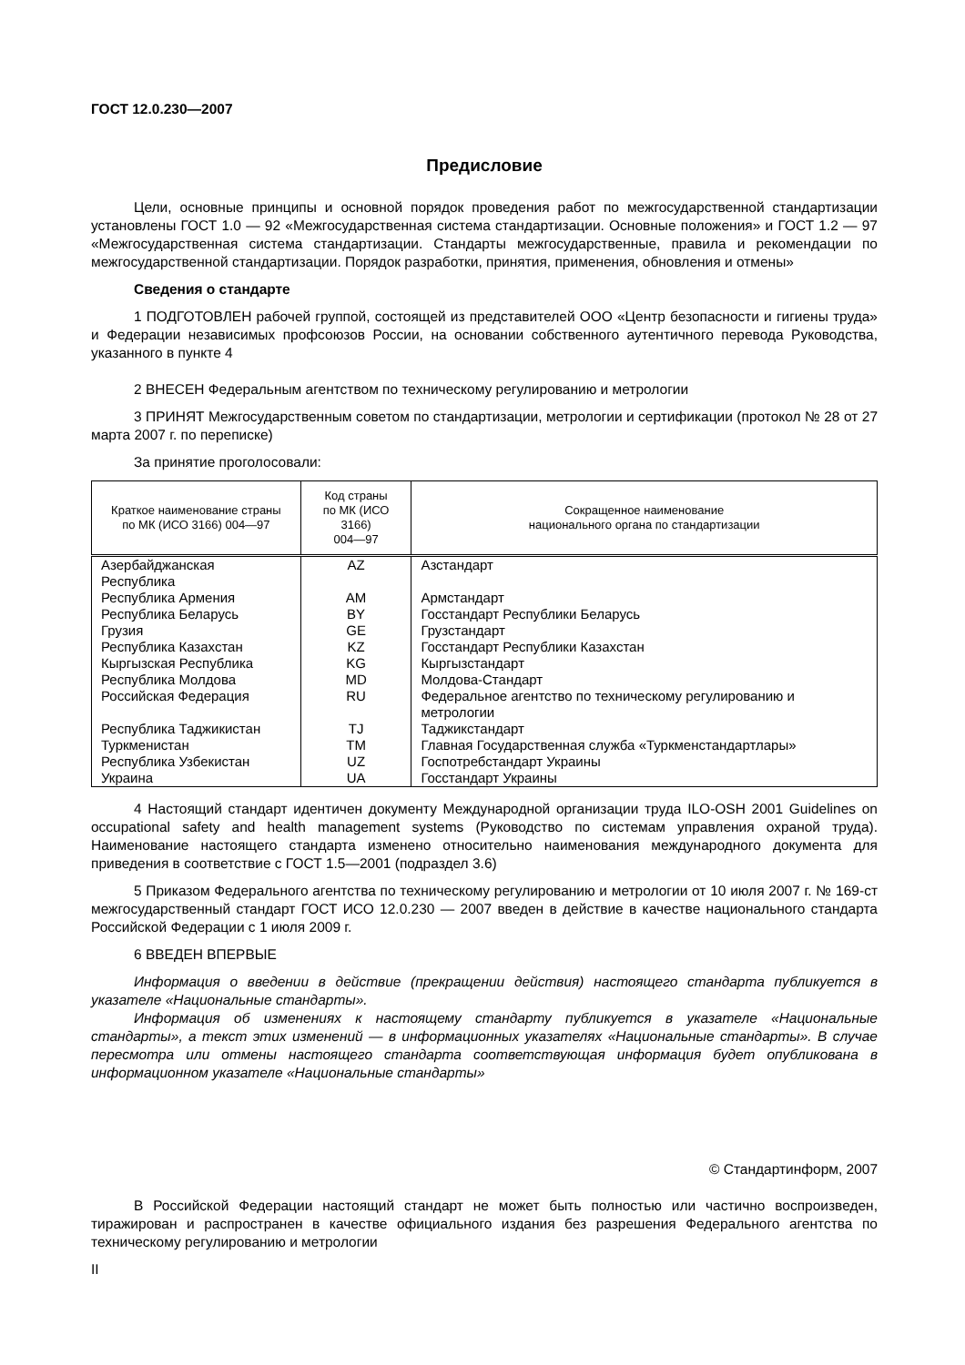ГОСТ 12.0.230—2007
Предисловие
Цели, основные принципы и основной порядок проведения работ по межгосударственной стандартизации установлены ГОСТ 1.0 — 92 «Межгосударственная система стандартизации. Основные положения» и ГОСТ 1.2 — 97 «Межгосударственная система стандартизации. Стандарты межгосударственные, правила и рекомендации по межгосударственной стандартизации. Порядок разработки, принятия, применения, обновления и отмены»
Сведения о стандарте
1 ПОДГОТОВЛЕН рабочей группой, состоящей из представителей ООО «Центр безопасности и гигиены труда» и Федерации независимых профсоюзов России, на основании собственного аутентичного перевода Руководства, указанного в пункте 4
2 ВНЕСЕН Федеральным агентством по техническому регулированию и метрологии
3 ПРИНЯТ Межгосударственным советом по стандартизации, метрологии и сертификации (протокол № 28 от 27 марта 2007 г. по переписке)
За принятие проголосовали:
| Краткое наименование страны по МК (ИСО 3166) 004—97 | Код страны по МК (ИСО 3166) 004—97 | Сокращенное наименование национального органа по стандартизации |
| --- | --- | --- |
| Азербайджанская Республика | AZ | Азстандарт |
| Республика Армения | AM | Армстандарт |
| Республика Беларусь | BY | Госстандарт Республики Беларусь |
| Грузия | GE | Грузстандарт |
| Республика Казахстан | KZ | Госстандарт Республики Казахстан |
| Кыргызская Республика | KG | Кыргызстандарт |
| Республика Молдова | MD | Молдова-Стандарт |
| Российская Федерация | RU | Федеральное агентство по техническому регулированию и метрологии |
| Республика Таджикистан | TJ | Таджикстандарт |
| Туркменистан | TM | Главная Государственная служба «Туркменстандартлары» |
| Республика Узбекистан | UZ | Госпотребстандарт Украины |
| Украина | UA | Госстандарт Украины |
4 Настоящий стандарт идентичен документу Международной организации труда ILO-OSH 2001 Guidelines on occupational safety and health management systems (Руководство по системам управления охраной труда). Наименование настоящего стандарта изменено относительно наименования международного документа для приведения в соответствие с ГОСТ 1.5—2001 (подраздел 3.6)
5 Приказом Федерального агентства по техническому регулированию и метрологии от 10 июля 2007 г. № 169-ст межгосударственный стандарт ГОСТ ИСО 12.0.230 — 2007 введен в действие в качестве национального стандарта Российской Федерации с 1 июля 2009 г.
6 ВВЕДЕН ВПЕРВЫЕ
Информация о введении в действие (прекращении действия) настоящего стандарта публикуется в указателе «Национальные стандарты».
Информация об изменениях к настоящему стандарту публикуется в указателе «Национальные стандарты», а текст этих изменений — в информационных указателях «Национальные стандарты». В случае пересмотра или отмены настоящего стандарта соответствующая информация будет опубликована в информационном указателе «Национальные стандарты»
© Стандартинформ, 2007
В Российской Федерации настоящий стандарт не может быть полностью или частично воспроизведен, тиражирован и распространен в качестве официального издания без разрешения Федерального агентства по техническому регулированию и метрологии
II